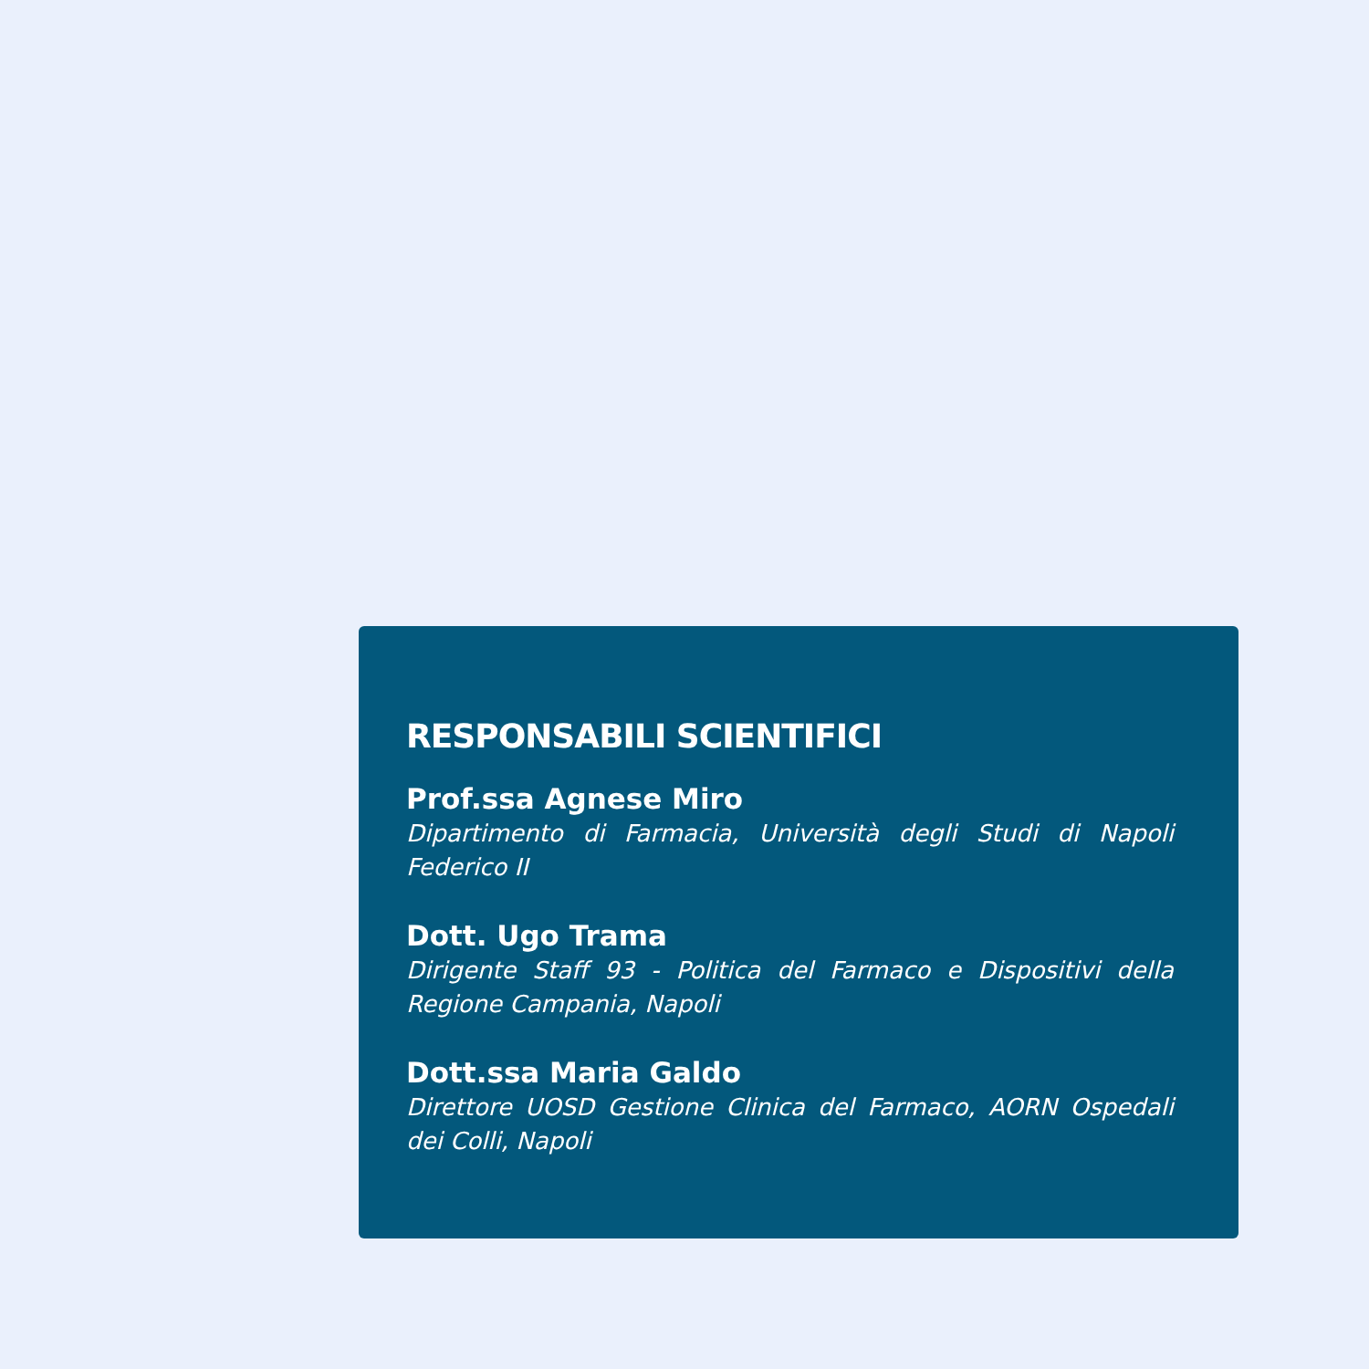RESPONSABILI SCIENTIFICI
Prof.ssa Agnese Miro
Dipartimento di Farmacia, Università degli Studi di Napoli Federico II
Dott. Ugo Trama
Dirigente Staff 93 - Politica del Farmaco e Dispositivi della Regione Campania, Napoli
Dott.ssa Maria Galdo
Direttore UOSD Gestione Clinica del Farmaco, AORN Ospedali dei Colli, Napoli